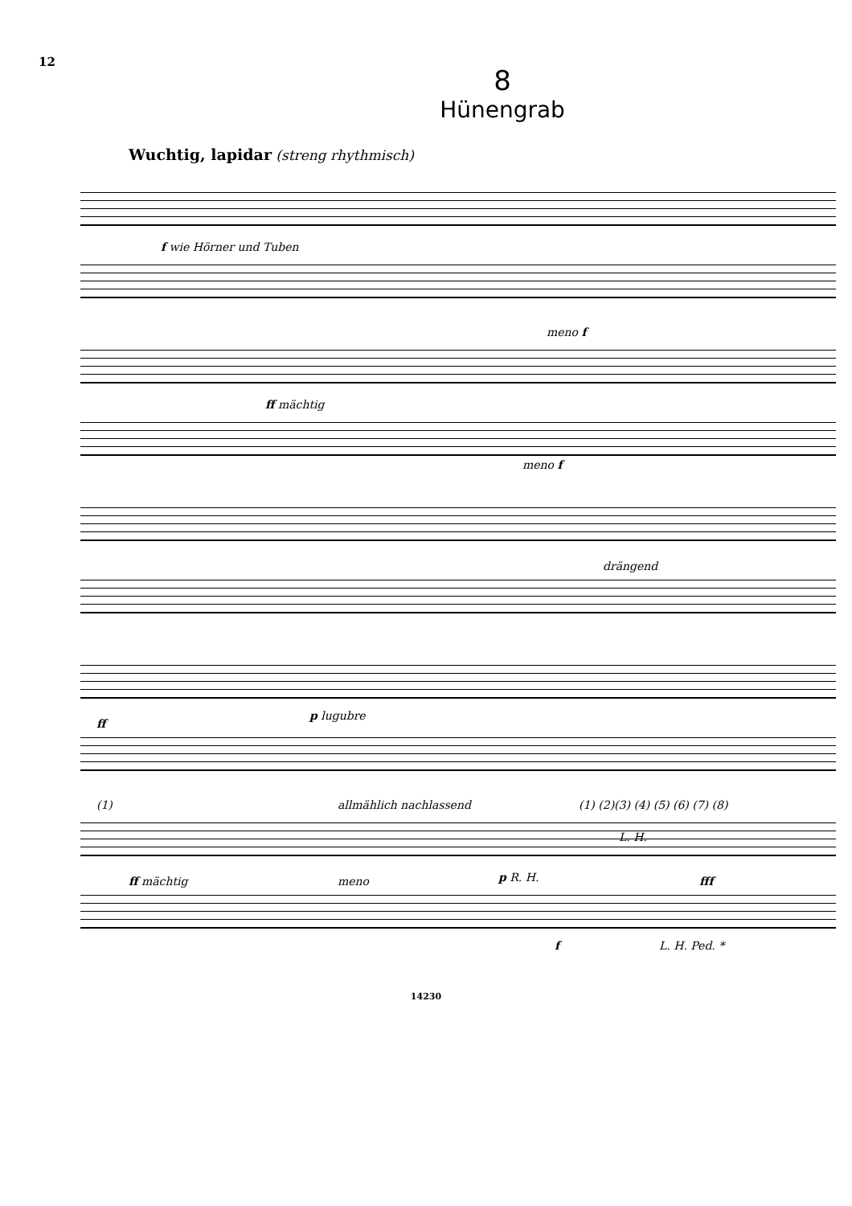12
8
Hünengrab
Wuchtig, lapidar (streng rhythmisch)
f wie Hörner und Tuben
ff mächtig
meno f
meno f
drängend
ff
p lugubre
(1) allmählich nachlassend (1) (2)(3) (4) (5) (6) (7) (8)
ff mächtig meno p R. H.
L. H.
fff
f L. H. Ped. *
14230